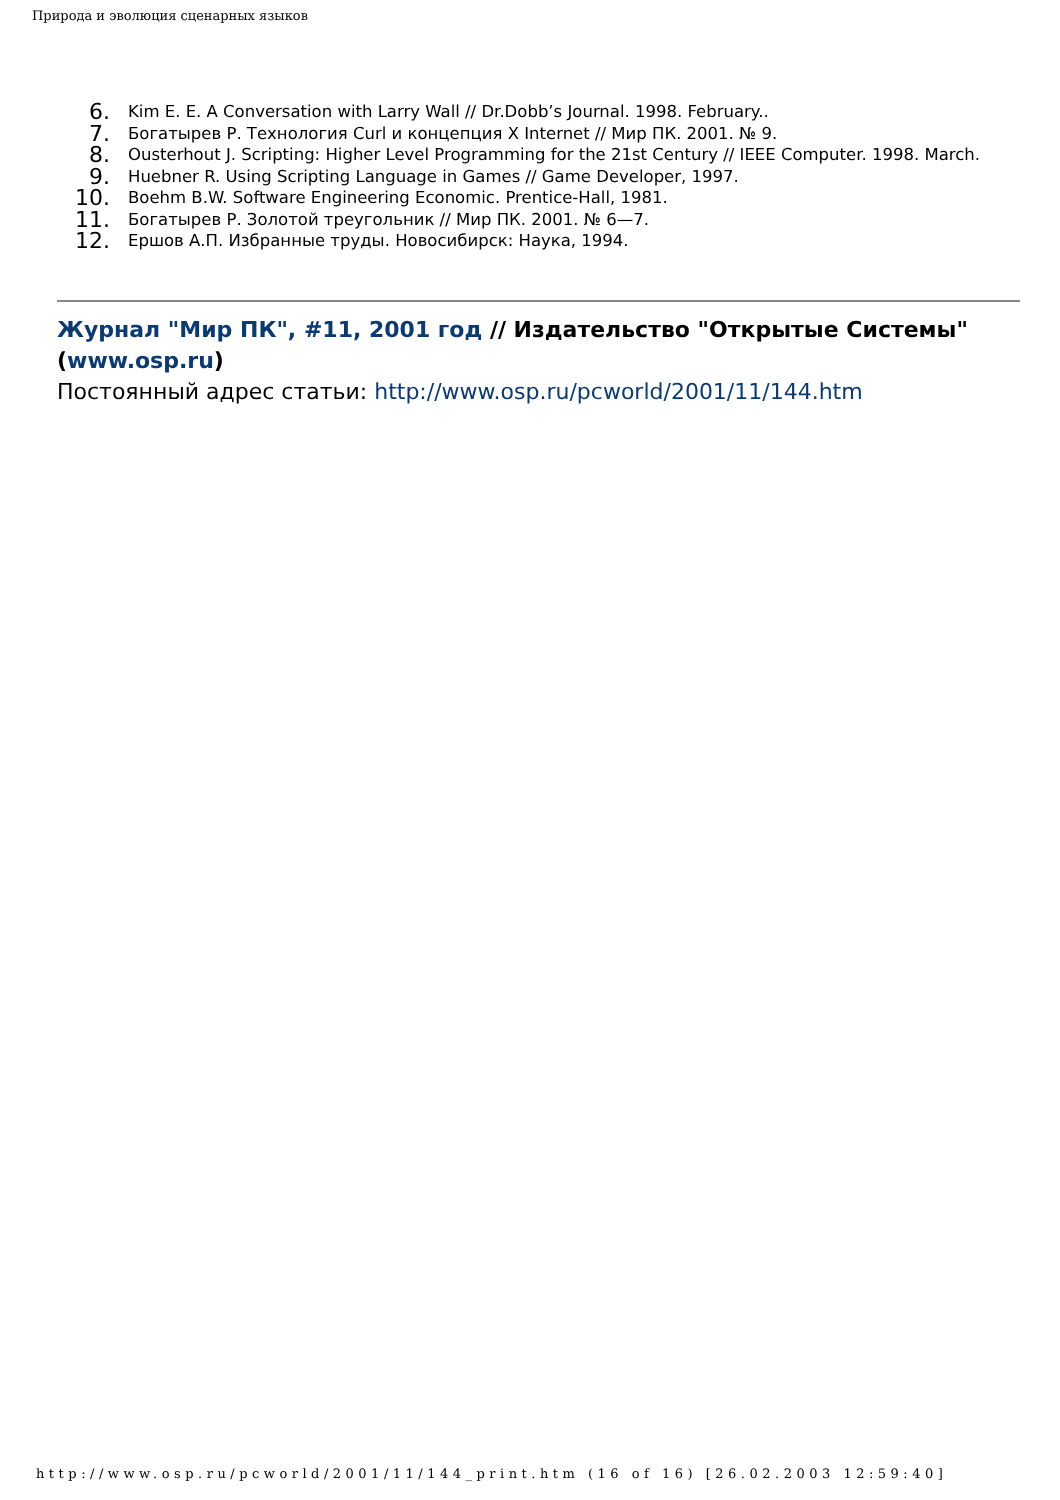Природа и эволюция сценарных языков
6. Kim E. E. A Conversation with Larry Wall // Dr.Dobb’s Journal. 1998. February..
7. Богатырев Р. Технология Curl и концепция X Internet // Мир ПК. 2001. № 9.
8. Ousterhout J. Scripting: Higher Level Programming for the 21st Century // IEEE Computer. 1998. March.
9. Huebner R. Using Scripting Language in Games // Game Developer, 1997.
10. Boehm B.W. Software Engineering Economic. Prentice-Hall, 1981.
11. Богатырев Р. Золотой треугольник // Мир ПК. 2001. № 6—7.
12. Ершов А.П. Избранные труды. Новосибирск: Наука, 1994.
Журнал "Мир ПК", #11, 2001 год // Издательство "Открытые Системы" (www.osp.ru)
Постоянный адрес статьи: http://www.osp.ru/pcworld/2001/11/144.htm
http://www.osp.ru/pcworld/2001/11/144_print.htm (16 of 16) [26.02.2003 12:59:40]